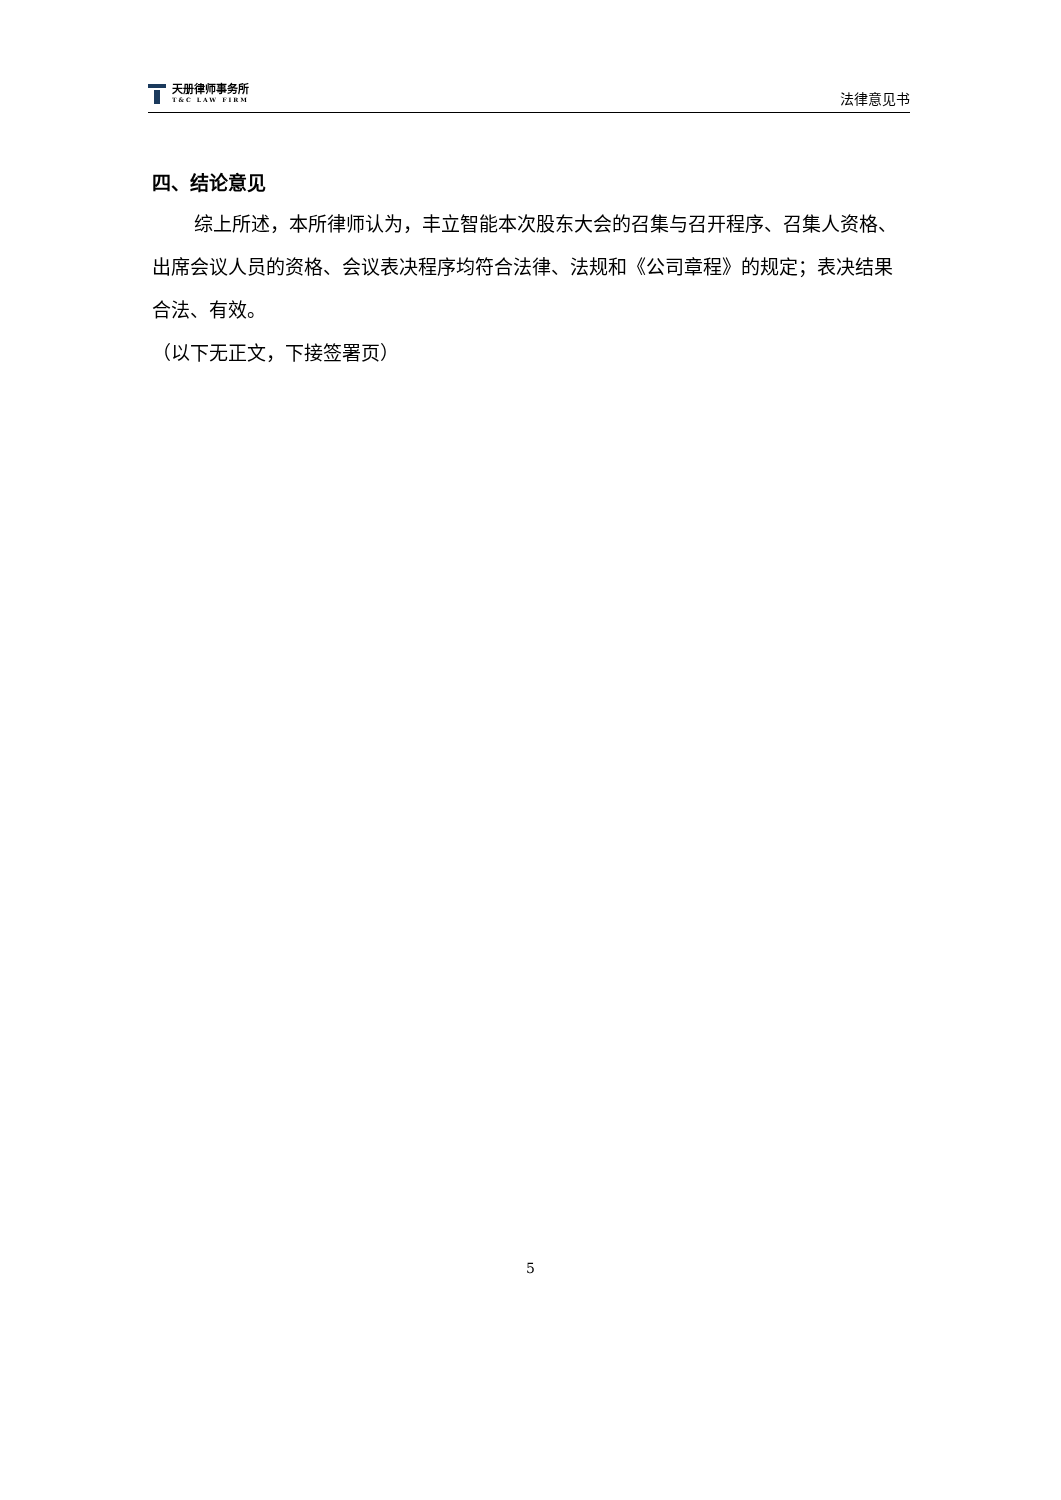天册律师事务所
T&C LAW FIRM
法律意见书
四、结论意见
综上所述，本所律师认为，丰立智能本次股东大会的召集与召开程序、召集人资格、出席会议人员的资格、会议表决程序均符合法律、法规和《公司章程》的规定；表决结果合法、有效。
（以下无正文，下接签署页）
5